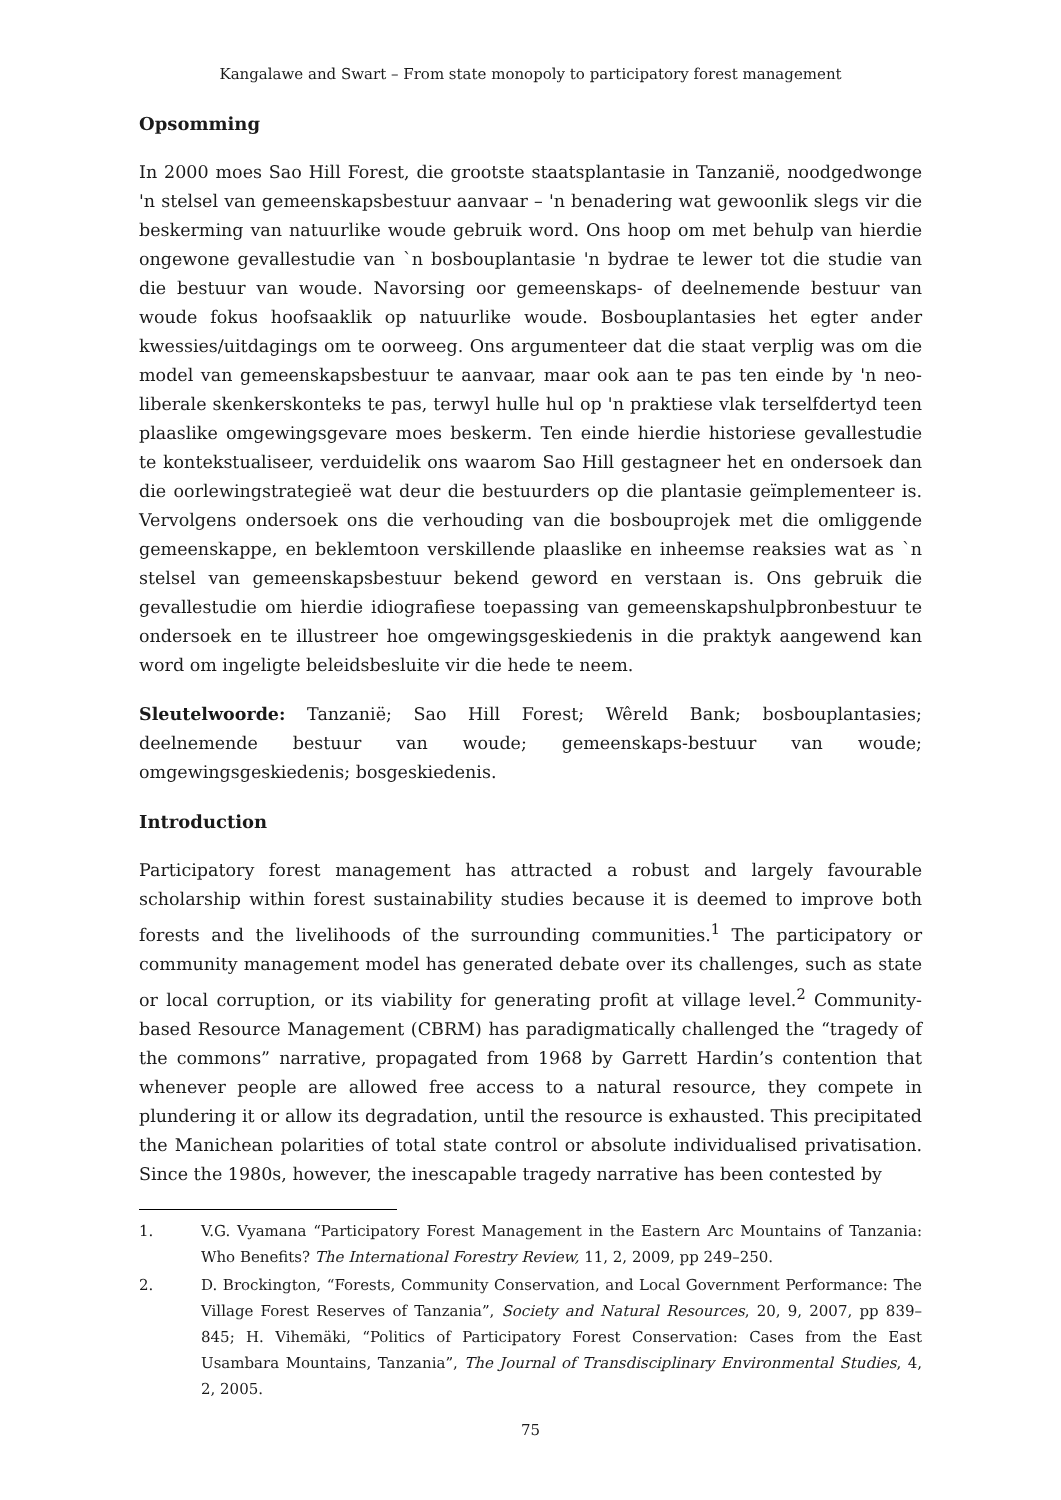Kangalawe and Swart – From state monopoly to participatory forest management
Opsomming
In 2000 moes Sao Hill Forest, die grootste staatsplantasie in Tanzanië, noodgedwonge 'n stelsel van gemeenskapsbestuur aanvaar – 'n benadering wat gewoonlik slegs vir die beskerming van natuurlike woude gebruik word. Ons hoop om met behulp van hierdie ongewone gevallestudie van `n bosbouplantasie 'n bydrae te lewer tot die studie van die bestuur van woude. Navorsing oor gemeenskaps- of deelnemende bestuur van woude fokus hoofsaaklik op natuurlike woude. Bosbouplantasies het egter ander kwessies/uitdagings om te oorweeg. Ons argumenteer dat die staat verplig was om die model van gemeenskapsbestuur te aanvaar, maar ook aan te pas ten einde by 'n neo-liberale skenkerskonteks te pas, terwyl hulle hul op 'n praktiese vlak terselfdertyd teen plaaslike omgewingsgevare moes beskerm. Ten einde hierdie historiese gevallestudie te kontekstualiseer, verduidelik ons waarom Sao Hill gestagneer het en ondersoek dan die oorlewingstrategieë wat deur die bestuurders op die plantasie geïmplementeer is. Vervolgens ondersoek ons die verhouding van die bosbouprojek met die omliggende gemeenskappe, en beklemtoon verskillende plaaslike en inheemse reaksies wat as `n stelsel van gemeenskapsbestuur bekend geword en verstaan is. Ons gebruik die gevallestudie om hierdie idiografiese toepassing van gemeenskapshulpbronbestuur te ondersoek en te illustreer hoe omgewingsgeskiedenis in die praktyk aangewend kan word om ingeligte beleidsbesluite vir die hede te neem.
Sleutelwoorde: Tanzanië; Sao Hill Forest; Wêreld Bank; bosbouplantasies; deelnemende bestuur van woude; gemeenskaps-bestuur van woude; omgewingsgeskiedenis; bosgeskiedenis.
Introduction
Participatory forest management has attracted a robust and largely favourable scholarship within forest sustainability studies because it is deemed to improve both forests and the livelihoods of the surrounding communities.<sup>1</sup> The participatory or community management model has generated debate over its challenges, such as state or local corruption, or its viability for generating profit at village level.<sup>2</sup> Community-based Resource Management (CBRM) has paradigmatically challenged the “tragedy of the commons” narrative, propagated from 1968 by Garrett Hardin’s contention that whenever people are allowed free access to a natural resource, they compete in plundering it or allow its degradation, until the resource is exhausted. This precipitated the Manichean polarities of total state control or absolute individualised privatisation. Since the 1980s, however, the inescapable tragedy narrative has been contested by
1. V.G. Vyamana “Participatory Forest Management in the Eastern Arc Mountains of Tanzania: Who Benefits? The International Forestry Review, 11, 2, 2009, pp 249–250.
2. D. Brockington, “Forests, Community Conservation, and Local Government Performance: The Village Forest Reserves of Tanzania”, Society and Natural Resources, 20, 9, 2007, pp 839– 845; H. Vihemäki, “Politics of Participatory Forest Conservation: Cases from the East Usambara Mountains, Tanzania”, The Journal of Transdisciplinary Environmental Studies, 4, 2, 2005.
75